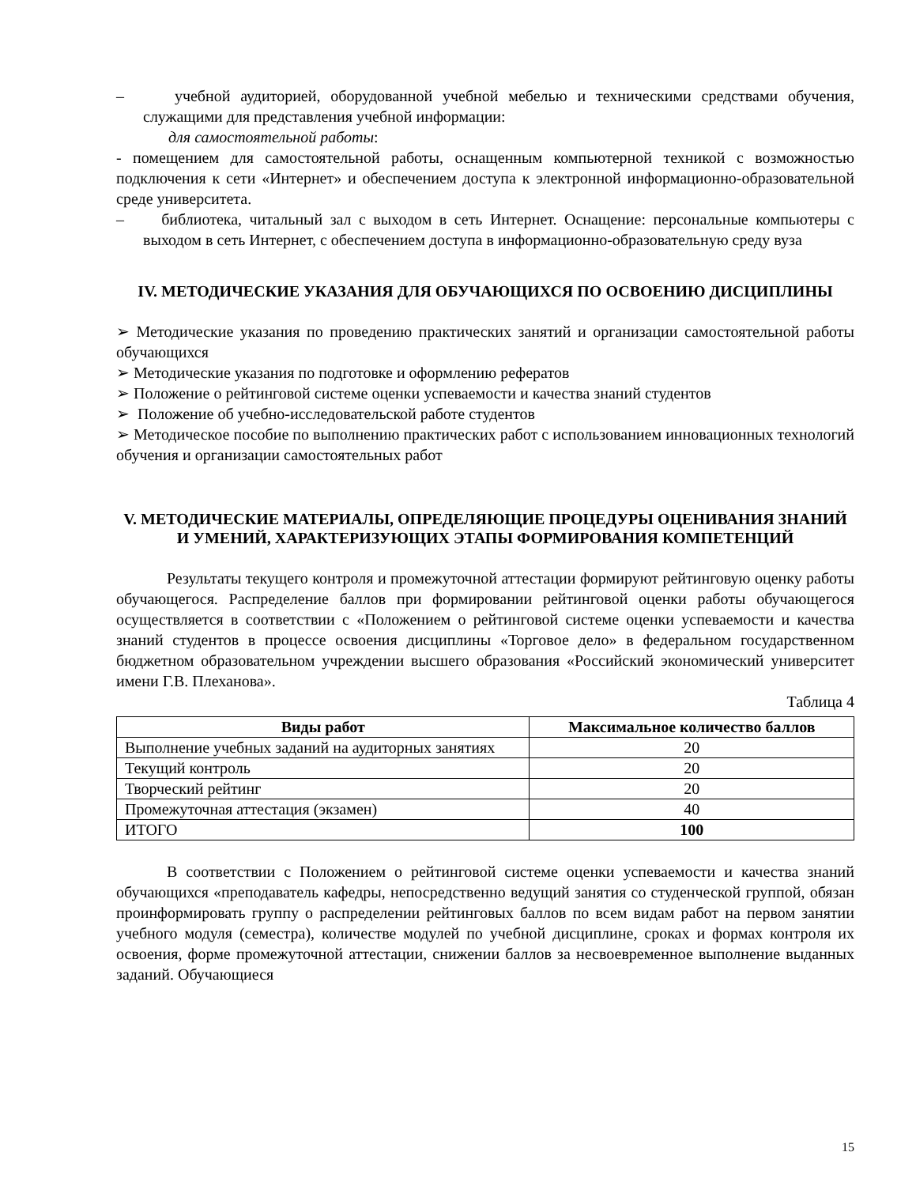– учебной аудиторией, оборудованной учебной мебелью и техническими средствами обучения, служащими для представления учебной информации:
для самостоятельной работы:
- помещением для самостоятельной работы, оснащенным компьютерной техникой с возможностью подключения к сети «Интернет» и обеспечением доступа к электронной информационно-образовательной среде университета.
– библиотека, читальный зал с выходом в сеть Интернет. Оснащение: персональные компьютеры с выходом в сеть Интернет, с обеспечением доступа в информационно-образовательную среду вуза
IV. МЕТОДИЧЕСКИЕ УКАЗАНИЯ ДЛЯ ОБУЧАЮЩИХСЯ ПО ОСВОЕНИЮ ДИСЦИПЛИНЫ
➢ Методические указания по проведению практических занятий и организации самостоятельной работы обучающихся
➢ Методические указания по подготовке и оформлению рефератов
➢ Положение о рейтинговой системе оценки успеваемости и качества знаний студентов
➢ Положение об учебно-исследовательской работе студентов
➢ Методическое пособие по выполнению практических работ с использованием инновационных технологий обучения и организации самостоятельных работ
V. МЕТОДИЧЕСКИЕ МАТЕРИАЛЫ, ОПРЕДЕЛЯЮЩИЕ ПРОЦЕДУРЫ ОЦЕНИВАНИЯ ЗНАНИЙ И УМЕНИЙ, ХАРАКТЕРИЗУЮЩИХ ЭТАПЫ ФОРМИРОВАНИЯ КОМПЕТЕНЦИЙ
Результаты текущего контроля и промежуточной аттестации формируют рейтинговую оценку работы обучающегося. Распределение баллов при формировании рейтинговой оценки работы обучающегося осуществляется в соответствии с «Положением о рейтинговой системе оценки успеваемости и качества знаний студентов в процессе освоения дисциплины «Торговое дело» в федеральном государственном бюджетном образовательном учреждении высшего образования «Российский экономический университет имени Г.В. Плеханова».
Таблица 4
| Виды работ | Максимальное количество баллов |
| --- | --- |
| Выполнение учебных заданий на аудиторных занятиях | 20 |
| Текущий контроль | 20 |
| Творческий рейтинг | 20 |
| Промежуточная аттестация (экзамен) | 40 |
| ИТОГО | 100 |
В соответствии с Положением о рейтинговой системе оценки успеваемости и качества знаний обучающихся «преподаватель кафедры, непосредственно ведущий занятия со студенческой группой, обязан проинформировать группу о распределении рейтинговых баллов по всем видам работ на первом занятии учебного модуля (семестра), количестве модулей по учебной дисциплине, сроках и формах контроля их освоения, форме промежуточной аттестации, снижении баллов за несвоевременное выполнение выданных заданий. Обучающиеся
15